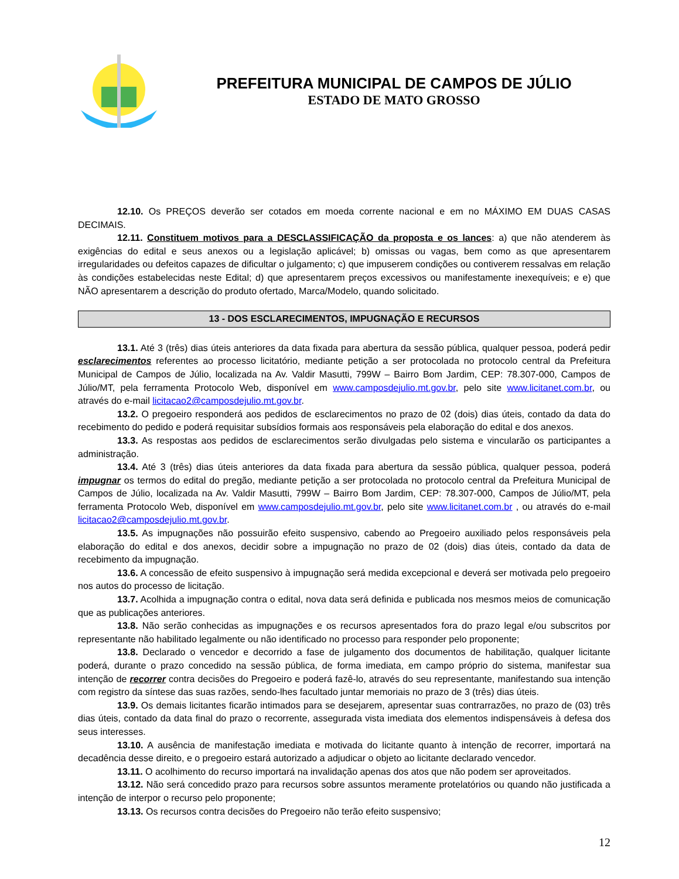PREFEITURA MUNICIPAL DE CAMPOS DE JÚLIO
ESTADO DE MATO GROSSO
12.10. Os PREÇOS deverão ser cotados em moeda corrente nacional e em no MÁXIMO EM DUAS CASAS DECIMAIS.
12.11. Constituem motivos para a DESCLASSIFICAÇÃO da proposta e os lances: a) que não atenderem às exigências do edital e seus anexos ou a legislação aplicável; b) omissas ou vagas, bem como as que apresentarem irregularidades ou defeitos capazes de dificultar o julgamento; c) que impuserem condições ou contiverem ressalvas em relação às condições estabelecidas neste Edital; d) que apresentarem preços excessivos ou manifestamente inexequíveis; e e) que NÃO apresentarem a descrição do produto ofertado, Marca/Modelo, quando solicitado.
13 - DOS ESCLARECIMENTOS, IMPUGNAÇÃO E RECURSOS
13.1. Até 3 (três) dias úteis anteriores da data fixada para abertura da sessão pública, qualquer pessoa, poderá pedir esclarecimentos referentes ao processo licitatório, mediante petição a ser protocolada no protocolo central da Prefeitura Municipal de Campos de Júlio, localizada na Av. Valdir Masutti, 799W – Bairro Bom Jardim, CEP: 78.307-000, Campos de Júlio/MT, pela ferramenta Protocolo Web, disponível em www.camposdejulio.mt.gov.br, pelo site www.licitanet.com.br, ou através do e-mail licitacao2@camposdejulio.mt.gov.br.
13.2. O pregoeiro responderá aos pedidos de esclarecimentos no prazo de 02 (dois) dias úteis, contado da data do recebimento do pedido e poderá requisitar subsídios formais aos responsáveis pela elaboração do edital e dos anexos.
13.3. As respostas aos pedidos de esclarecimentos serão divulgadas pelo sistema e vincularão os participantes a administração.
13.4. Até 3 (três) dias úteis anteriores da data fixada para abertura da sessão pública, qualquer pessoa, poderá impugnar os termos do edital do pregão, mediante petição a ser protocolada no protocolo central da Prefeitura Municipal de Campos de Júlio, localizada na Av. Valdir Masutti, 799W – Bairro Bom Jardim, CEP: 78.307-000, Campos de Júlio/MT, pela ferramenta Protocolo Web, disponível em www.camposdejulio.mt.gov.br, pelo site www.licitanet.com.br , ou através do e-mail licitacao2@camposdejulio.mt.gov.br.
13.5. As impugnações não possuirão efeito suspensivo, cabendo ao Pregoeiro auxiliado pelos responsáveis pela elaboração do edital e dos anexos, decidir sobre a impugnação no prazo de 02 (dois) dias úteis, contado da data de recebimento da impugnação.
13.6. A concessão de efeito suspensivo à impugnação será medida excepcional e deverá ser motivada pelo pregoeiro nos autos do processo de licitação.
13.7. Acolhida a impugnação contra o edital, nova data será definida e publicada nos mesmos meios de comunicação que as publicações anteriores.
13.8. Não serão conhecidas as impugnações e os recursos apresentados fora do prazo legal e/ou subscritos por representante não habilitado legalmente ou não identificado no processo para responder pelo proponente;
13.8. Declarado o vencedor e decorrido a fase de julgamento dos documentos de habilitação, qualquer licitante poderá, durante o prazo concedido na sessão pública, de forma imediata, em campo próprio do sistema, manifestar sua intenção de recorrer contra decisões do Pregoeiro e poderá fazê-lo, através do seu representante, manifestando sua intenção com registro da síntese das suas razões, sendo-lhes facultado juntar memoriais no prazo de 3 (três) dias úteis.
13.9. Os demais licitantes ficarão intimados para se desejarem, apresentar suas contrarrazões, no prazo de (03) três dias úteis, contado da data final do prazo o recorrente, assegurada vista imediata dos elementos indispensáveis à defesa dos seus interesses.
13.10. A ausência de manifestação imediata e motivada do licitante quanto à intenção de recorrer, importará na decadência desse direito, e o pregoeiro estará autorizado a adjudicar o objeto ao licitante declarado vencedor.
13.11. O acolhimento do recurso importará na invalidação apenas dos atos que não podem ser aproveitados.
13.12. Não será concedido prazo para recursos sobre assuntos meramente protelatórios ou quando não justificada a intenção de interpor o recurso pelo proponente;
13.13. Os recursos contra decisões do Pregoeiro não terão efeito suspensivo;
12